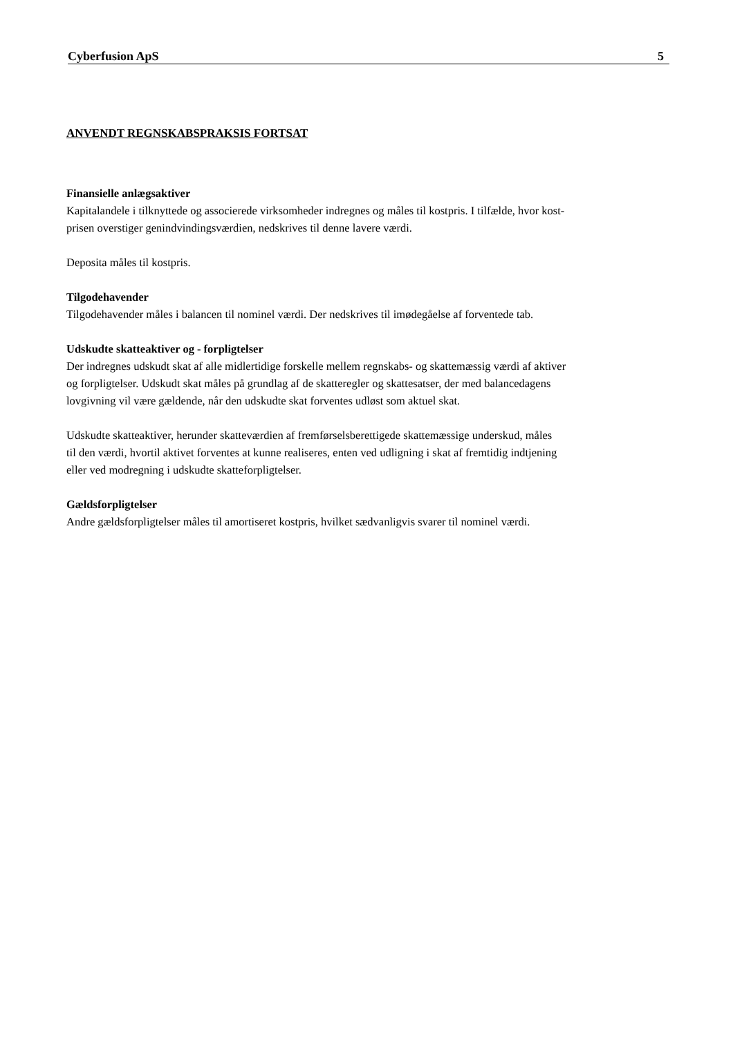Cyberfusion ApS 5
ANVENDT REGNSKABSPRAKSIS FORTSAT
Finansielle anlægsaktiver
Kapitalandele i tilknyttede og associerede virksomheder indregnes og måles til kostpris. I tilfælde, hvor kost-
prisen overstiger genindvindingsværdien, nedskrives til denne lavere værdi.
Deposita måles til kostpris.
Tilgodehavender
Tilgodehavender måles i balancen til nominel værdi. Der nedskrives til imødegåelse af forventede tab.
Udskudte skatteaktiver og - forpligtelser
Der indregnes udskudt skat af alle midlertidige forskelle mellem regnskabs- og skattemæssig værdi af aktiver
og forpligtelser. Udskudt skat måles på grundlag af de skatteregler og skattesatser, der med balancedagens
lovgivning vil være gældende, når den udskudte skat forventes udløst som aktuel skat.
Udskudte skatteaktiver, herunder skatteværdien af fremførselsberettigede skattemæssige underskud, måles
til den værdi, hvortil aktivet forventes at kunne realiseres, enten ved udligning i skat af fremtidig indtjening
eller ved modregning i udskudte skatteforpligtelser.
Gældsforpligtelser
Andre gældsforpligtelser måles til amortiseret kostpris, hvilket sædvanligvis svarer til nominel værdi.